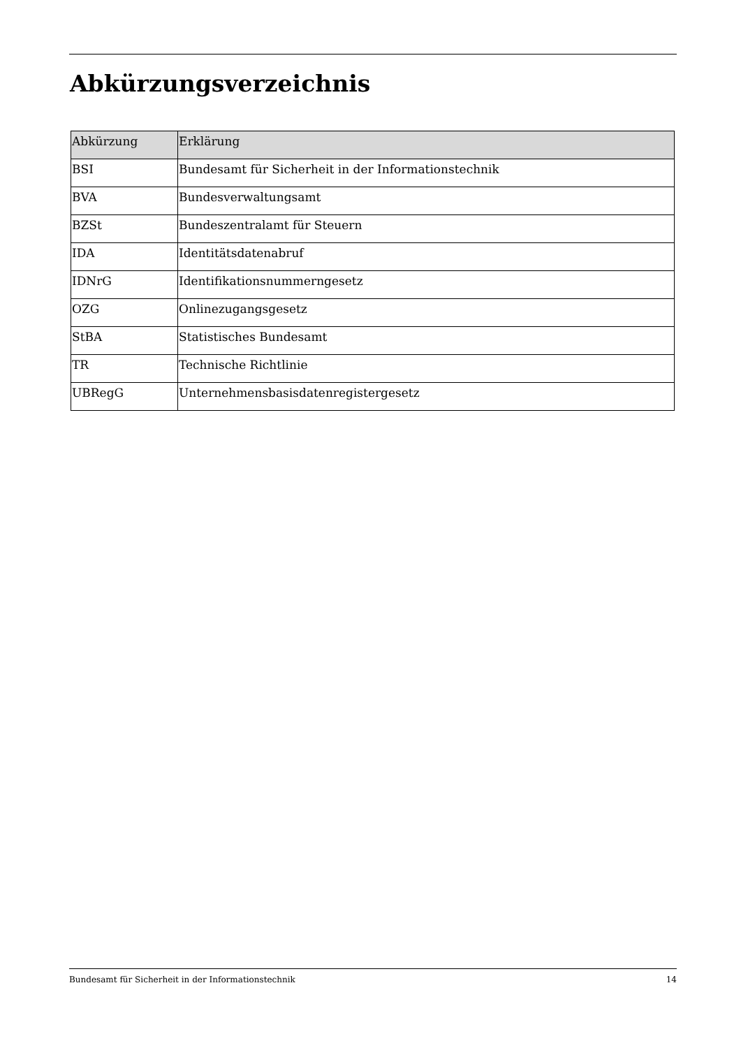Abkürzungsverzeichnis
| Abkürzung | Erklärung |
| --- | --- |
| BSI | Bundesamt für Sicherheit in der Informationstechnik |
| BVA | Bundesverwaltungsamt |
| BZSt | Bundeszentralamt für Steuern |
| IDA | Identitätsdatenabruf |
| IDNrG | Identifikationsnummerngesetz |
| OZG | Onlinezugangsgesetz |
| StBA | Statistisches Bundesamt |
| TR | Technische Richtlinie |
| UBRegG | Unternehmensbasisdatenregistergesetz |
Bundesamt für Sicherheit in der Informationstechnik 14